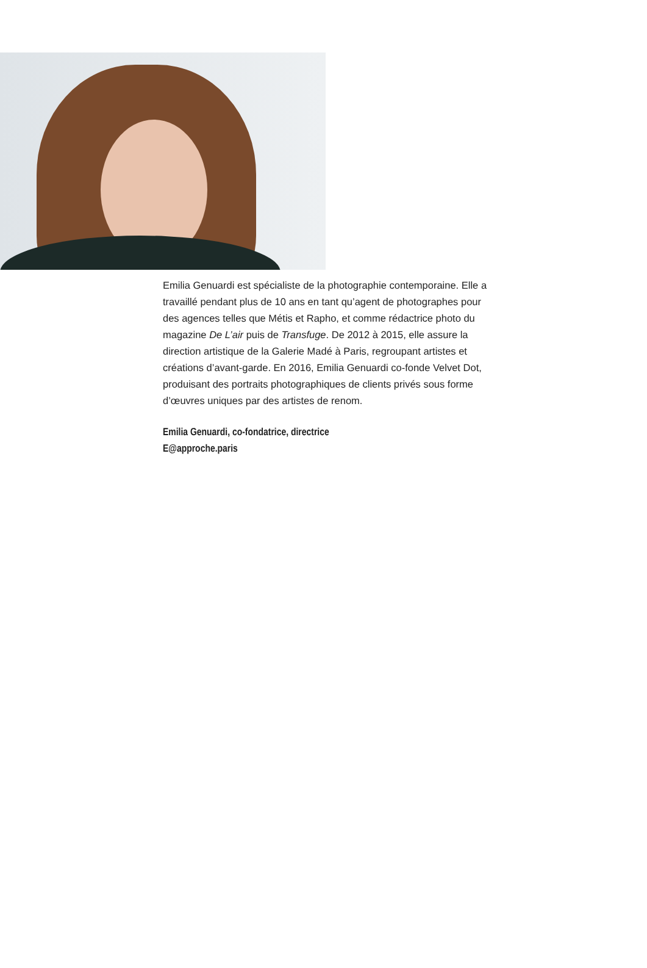Emilia Genuardi est spécialiste de la photographie contemporaine. Elle a travaillé pendant plus de 10 ans en tant qu’agent de photographes pour des agences telles que Métis et Rapho, et comme rédactrice photo du magazine De L’air puis de Transfuge. De 2012 à 2015, elle assure la direction artistique de la Galerie Madé à Paris, regroupant artistes et créations d’avant-garde. En 2016, Emilia Genuardi co-fonde Velvet Dot, produisant des portraits photographiques de clients privés sous forme d’œuvres uniques par des artistes de renom.
Emilia Genuardi, co-fondatrice, directrice
E@approche.paris